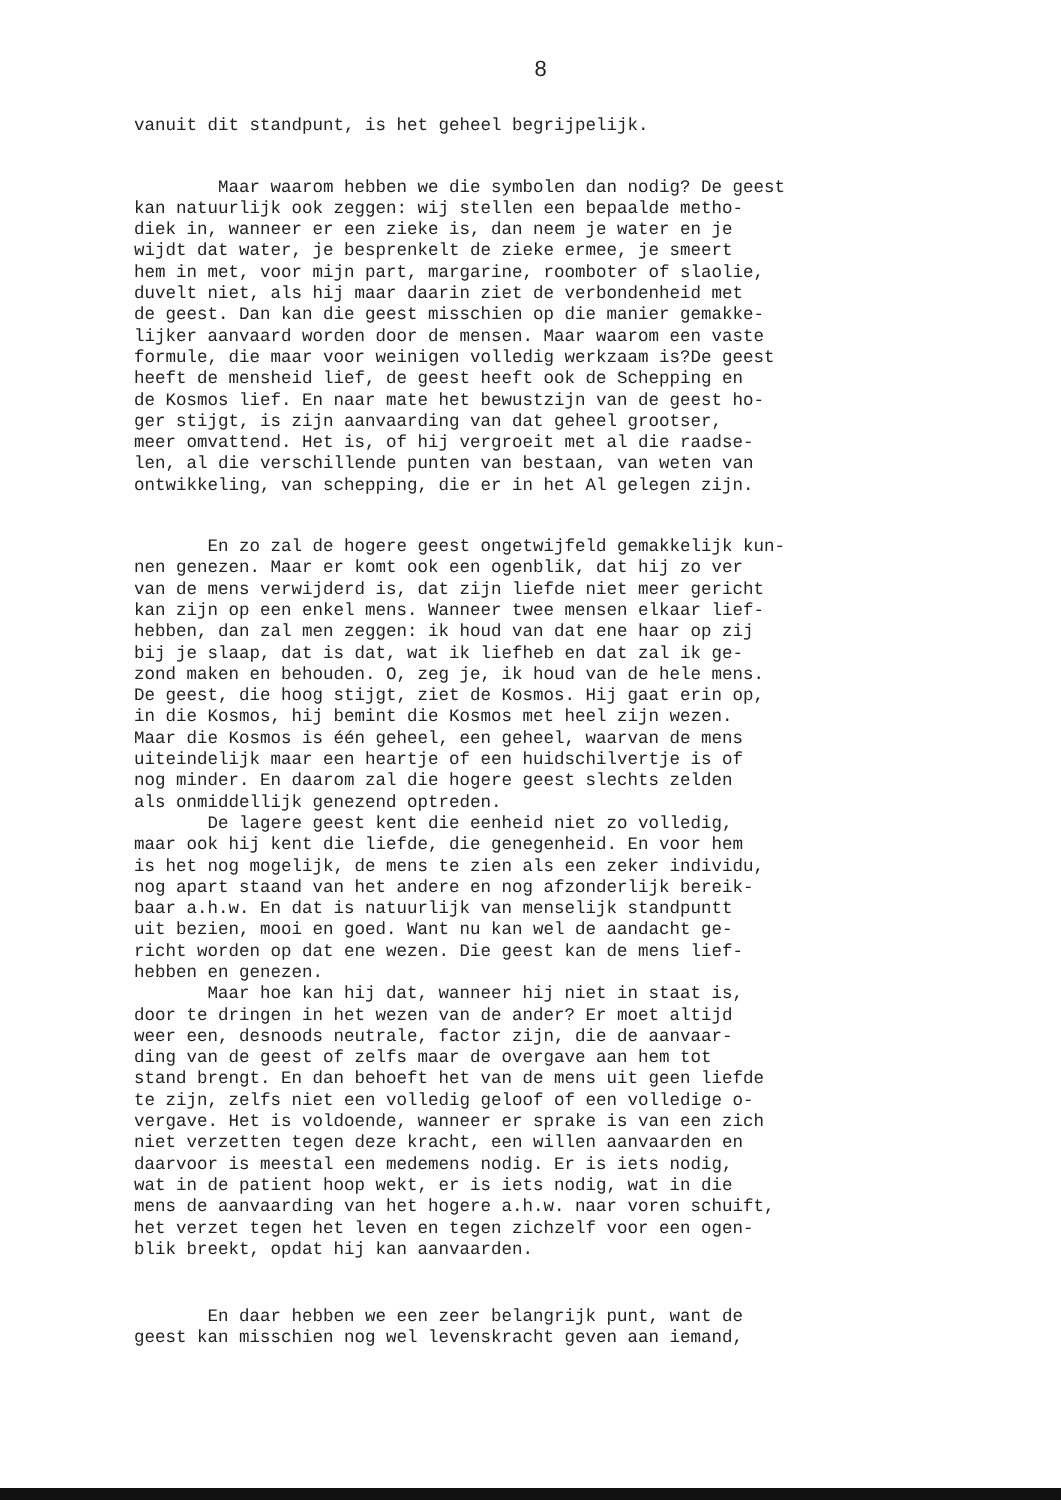8
vanuit dit standpunt, is het geheel begrijpelijk.
Maar waarom hebben we die symbolen dan nodig? De geest kan natuurlijk ook zeggen: wij stellen een bepaalde metho- diek in, wanneer er een zieke is, dan neem je water en je wijdt dat water, je besprenkelt de zieke ermee, je smeert hem in met, voor mijn part, margarine, roomboter of slaolie, duvelt niet, als hij maar daarin ziet de verbondenheid met de geest. Dan kan die geest misschien op die manier gemakke- lijker aanvaard worden door de mensen. Maar waarom een vaste formule, die maar voor weinigen volledig werkzaam is?De geest heeft de mensheid lief, de geest heeft ook de Schepping en de Kosmos lief. En naar mate het bewustzijn van de geest ho- ger stijgt, is zijn aanvaarding van dat geheel grootser, meer omvattend. Het is, of hij vergroeit met al die raadse- len, al die verschillende punten van bestaan, van weten van ontwikkeling, van schepping, die er in het Al gelegen zijn.
En zo zal de hogere geest ongetwijfeld gemakkelijk kun- nen genezen. Maar er komt ook een ogenblik, dat hij zo ver van de mens verwijderd is, dat zijn liefde niet meer gericht kan zijn op een enkel mens. Wanneer twee mensen elkaar lief- hebben, dan zal men zeggen: ik houd van dat ene haar op zij bij je slaap, dat is dat, wat ik liefheb en dat zal ik ge- zond maken en behouden. O, zeg je, ik houd van de hele mens. De geest, die hoog stijgt, ziet de Kosmos. Hij gaat erin op, in die Kosmos, hij bemint die Kosmos met heel zijn wezen. Maar die Kosmos is één geheel, een geheel, waarvan de mens uiteindelijk maar een heartje of een huidschilvertje is of nog minder. En daarom zal die hogere geest slechts zelden als onmiddellijk genezend optreden. De lagere geest kent die eenheid niet zo volledig, maar ook hij kent die liefde, die genegenheid. En voor hem is het nog mogelijk, de mens te zien als een zeker individu, nog apart staand van het andere en nog afzonderlijk bereik- baar a.h.w. En dat is natuurlijk van menselijk standpuntt uit bezien, mooi en goed. Want nu kan wel de aandacht ge- richt worden op dat ene wezen. Die geest kan de mens lief- hebben en genezen. Maar hoe kan hij dat, wanneer hij niet in staat is, door te dringen in het wezen van de ander? Er moet altijd weer een, desnoods neutrale, factor zijn, die de aanvaar- ding van de geest of zelfs maar de overgave aan hem tot stand brengt. En dan behoeft het van de mens uit geen liefde te zijn, zelfs niet een volledig geloof of een volledige o- vergave. Het is voldoende, wanneer er sprake is van een zich niet verzetten tegen deze kracht, een willen aanvaarden en daarvoor is meestal een medemens nodig. Er is iets nodig, wat in de patient hoop wekt, er is iets nodig, wat in die mens de aanvaarding van het hogere a.h.w. naar voren schuift, het verzet tegen het leven en tegen zichzelf voor een ogen- blik breekt, opdat hij kan aanvaarden.
En daar hebben we een zeer belangrijk punt, want de geest kan misschien nog wel levenskracht geven aan iemand,